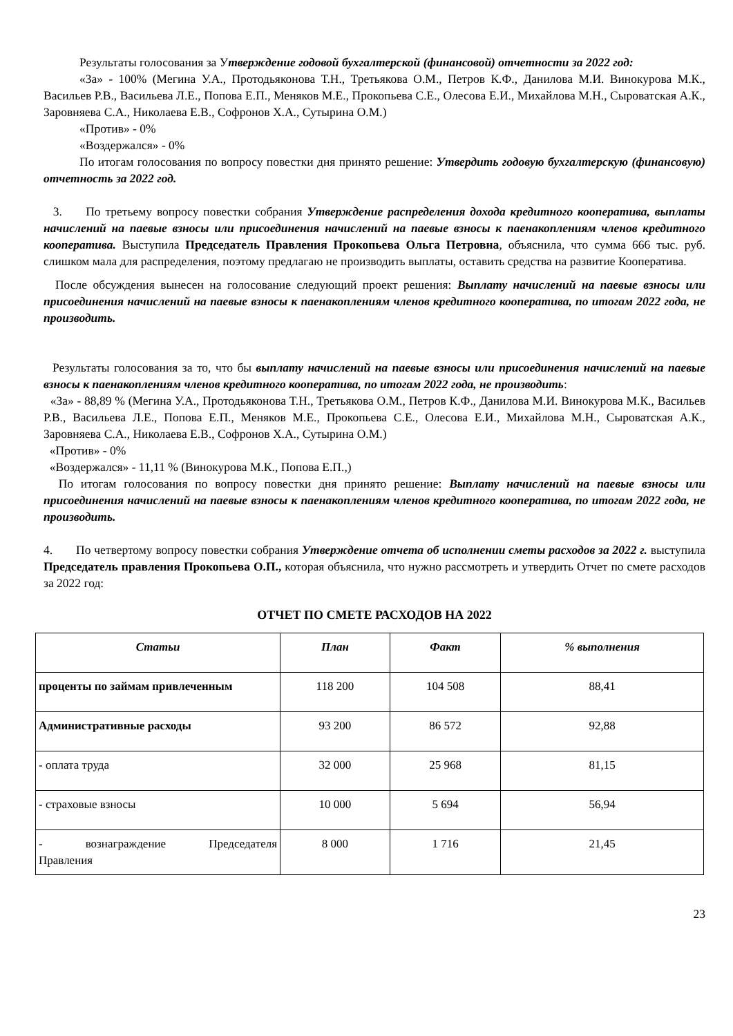Результаты голосования за Утверждение годовой бухгалтерской (финансовой) отчетности за 2022 год:
«За» - 100% (Мегина У.А., Протодьяконова Т.Н., Третьякова О.М., Петров К.Ф., Данилова М.И. Винокурова М.К., Васильев Р.В., Васильева Л.Е., Попова Е.П., Меняков М.Е., Прокопьева С.Е., Олесова Е.И., Михайлова М.Н., Сыроватская А.К., Заровняева С.А., Николаева Е.В., Софронов Х.А., Сутырина О.М.)
«Против» - 0%
«Воздержался» - 0%
По итогам голосования по вопросу повестки дня принято решение: Утвердить годовую бухгалтерскую (финансовую) отчетность за 2022 год.
3. По третьему вопросу повестки собрания Утверждение распределения дохода кредитного кооператива, выплаты начислений на паевые взносы или присоединения начислений на паевые взносы к паенакоплениям членов кредитного кооператива. Выступила Председатель Правления Прокопьева Ольга Петровна, объяснила, что сумма 666 тыс. руб. слишком мала для распределения, поэтому предлагаю не производить выплаты, оставить средства на развитие Кооператива.
После обсуждения вынесен на голосование следующий проект решения: Выплату начислений на паевые взносы или присоединения начислений на паевые взносы к паенакоплениям членов кредитного кооператива, по итогам 2022 года, не производить.
Результаты голосования за то, что бы выплату начислений на паевые взносы или присоединения начислений на паевые взносы к паенакоплениям членов кредитного кооператива, по итогам 2022 года, не производить:
«За» - 88,89 % (Мегина У.А., Протодьяконова Т.Н., Третьякова О.М., Петров К.Ф., Данилова М.И. Винокурова М.К., Васильев Р.В., Васильева Л.Е., Попова Е.П., Меняков М.Е., Прокопьева С.Е., Олесова Е.И., Михайлова М.Н., Сыроватская А.К., Заровняева С.А., Николаева Е.В., Софронов Х.А., Сутырина О.М.)
«Против» - 0%
«Воздержался» - 11,11 % (Винокурова М.К., Попова Е.П.,)
По итогам голосования по вопросу повестки дня принято решение: Выплату начислений на паевые взносы или присоединения начислений на паевые взносы к паенакоплениям членов кредитного кооператива, по итогам 2022 года, не производить.
4. По четвертому вопросу повестки собрания Утверждение отчета об исполнении сметы расходов за 2022 г. выступила Председатель правления Прокопьева О.П., которая объяснила, что нужно рассмотреть и утвердить Отчет по смете расходов за 2022 год:
ОТЧЕТ ПО СМЕТЕ РАСХОДОВ НА 2022
| Статьи | План | Факт | % выполнения |
| --- | --- | --- | --- |
| проценты по займам привлеченным | 118 200 | 104 508 | 88,41 |
| Административные расходы | 93 200 | 86 572 | 92,88 |
| - оплата труда | 32 000 | 25 968 | 81,15 |
| - страховые взносы | 10 000 | 5 694 | 56,94 |
| - вознаграждение Председателя Правления | 8 000 | 1 716 | 21,45 |
23